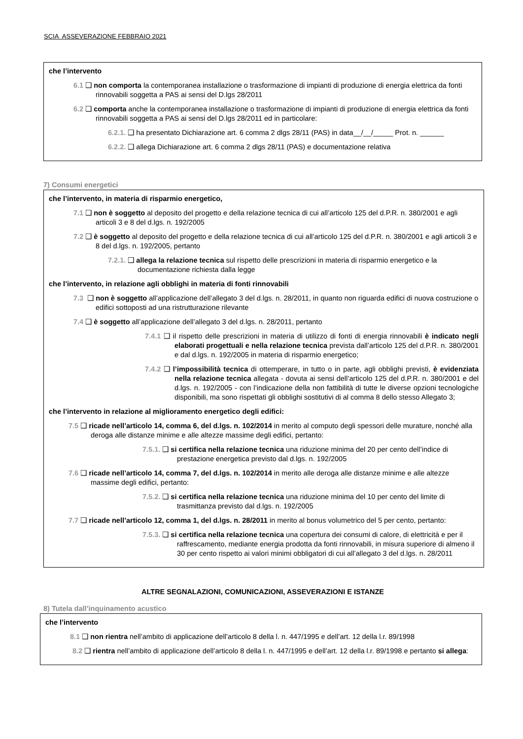SCIA ASSEVERAZIONE FEBBRAIO 2021
che l’intervento
6.1 ❑ non comporta la contemporanea installazione o trasformazione di impianti di produzione di energia elettrica da fonti rinnovabili soggetta a PAS ai sensi del D.lgs 28/2011
6.2 ❑ comporta anche la contemporanea installazione o trasformazione di impianti di produzione di energia elettrica da fonti rinnovabili soggetta a PAS ai sensi del D.lgs 28/2011 ed in particolare:
6.2.1. ❑ ha presentato Dichiarazione art. 6 comma 2 dlgs 28/11 (PAS) in data__/__/_____ Prot. n. ______
6.2.2. ❑ allega Dichiarazione art. 6 comma 2 dlgs 28/11 (PAS) e documentazione relativa
7) Consumi energetici
che l’intervento, in materia di risparmio energetico,
7.1 ❑ non è soggetto al deposito del progetto e della relazione tecnica di cui all’articolo 125 del d.P.R. n. 380/2001 e agli articoli 3 e 8 del d.lgs. n. 192/2005
7.2 ❑ è soggetto al deposito del progetto e della relazione tecnica di cui all’articolo 125 del d.P.R. n. 380/2001 e agli articoli 3 e 8 del d.lgs. n. 192/2005, pertanto
7.2.1. ❑ allega la relazione tecnica sul rispetto delle prescrizioni in materia di risparmio energetico e la documentazione richiesta dalla legge
che l’intervento, in relazione agli obblighi in materia di fonti rinnovabili
7.3 ❑ non è soggetto all’applicazione dell’allegato 3 del d.lgs. n. 28/2011, in quanto non riguarda edifici di nuova costruzione o edifici sottoposti ad una ristrutturazione rilevante
7.4 ❑ è soggetto all’applicazione dell’allegato 3 del d.lgs. n. 28/2011, pertanto
7.4.1 ❑ il rispetto delle prescrizioni in materia di utilizzo di fonti di energia rinnovabili è indicato negli elaborati progettuali e nella relazione tecnica prevista dall’articolo 125 del d.P.R. n. 380/2001 e dal d.lgs. n. 192/2005 in materia di risparmio energetico;
7.4.2 ❑ l’impossibilità tecnica di ottemperare, in tutto o in parte, agli obblighi previsti, è evidenziata nella relazione tecnica allegata - dovuta ai sensi dell’articolo 125 del d.P.R. n. 380/2001 e del d.lgs. n. 192/2005 - con l’indicazione della non fattibilità di tutte le diverse opzioni tecnologiche disponibili, ma sono rispettati gli obblighi sostitutivi di al comma 8 dello stesso Allegato 3;
che l’intervento in relazione al miglioramento energetico degli edifici:
7.5 ❑ ricade nell’articolo 14, comma 6, del d.lgs. n. 102/2014 in merito al computo degli spessori delle murature, nonché alla deroga alle distanze minime e alle altezze massime degli edifici, pertanto:
7.5.1. ❑ si certifica nella relazione tecnica una riduzione minima del 20 per cento dell’indice di prestazione energetica previsto dal d.lgs. n. 192/2005
7.6 ❑ ricade nell’articolo 14, comma 7, del d.lgs. n. 102/2014 in merito alle deroga alle distanze minime e alle altezze massime degli edifici, pertanto:
7.5.2. ❑ si certifica nella relazione tecnica una riduzione minima del 10 per cento del limite di trasmittanza previsto dal d.lgs. n. 192/2005
7.7 ❑ ricade nell’articolo 12, comma 1, del d.lgs. n. 28/2011 in merito al bonus volumetrico del 5 per cento, pertanto:
7.5.3. ❑ si certifica nella relazione tecnica una copertura dei consumi di calore, di elettricità e per il raffrescamento, mediante energia prodotta da fonti rinnovabili, in misura superiore di almeno il 30 per cento rispetto ai valori minimi obbligatori di cui all’allegato 3 del d.lgs. n. 28/2011
ALTRE SEGNALAZIONI, COMUNICAZIONI, ASSEVERAZIONI E ISTANZE
8) Tutela dall’inquinamento acustico
che l’intervento
8.1 ❑ non rientra nell’ambito di applicazione dell’articolo 8 della l. n. 447/1995 e dell’art. 12 della l.r. 89/1998
8.2 ❑ rientra nell’ambito di applicazione dell’articolo 8 della l. n. 447/1995 e dell’art. 12 della l.r. 89/1998 e pertanto si allega: